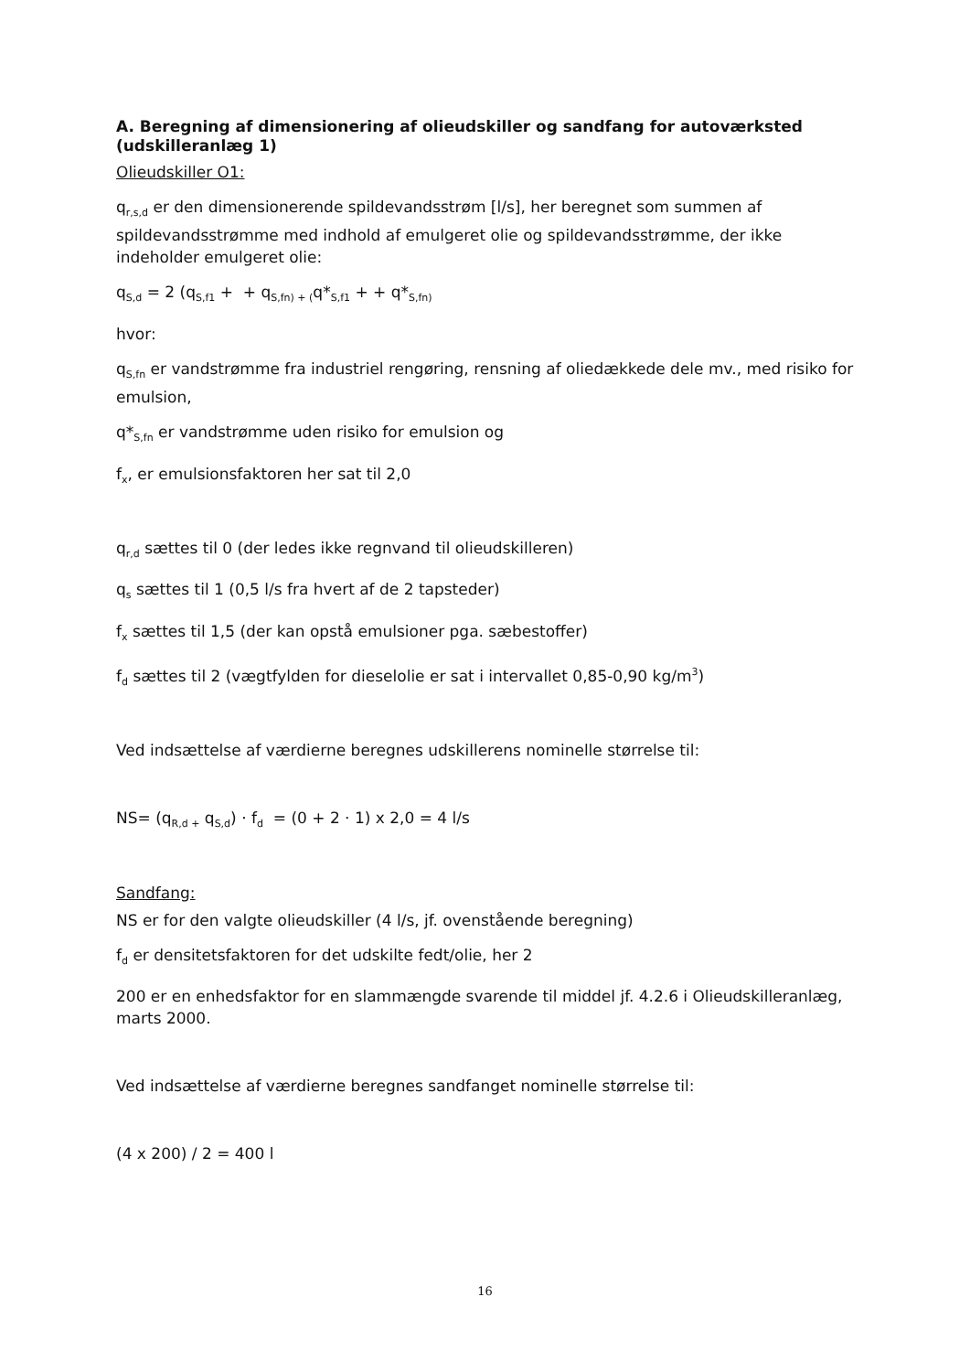A. Beregning af dimensionering af olieudskiller og sandfang for autoværksted (udskilleranlæg 1)
Olieudskiller O1:
q<sub>r,s,d</sub> er den dimensionerende spildevandsstrøm [l/s], her beregnet som summen af spildevandsstrømme med indhold af emulgeret olie og spildevandsstrømme, der ikke indeholder emulgeret olie:
q<sub>S,d</sub> = 2 (q<sub>S,f1</sub> + + q<sub>S,fn) + (</sub>q*<sub>S,f1</sub> + + q*<sub>S,fn)</sub>
hvor:
q<sub>S,fn</sub> er vandstrømme fra industriel rengøring, rensning af oliedækkede dele mv., med risiko for emulsion,
q*<sub>S,fn</sub> er vandstrømme uden risiko for emulsion og
f<sub>x</sub>, er emulsionsfaktoren her sat til 2,0
q<sub>r,d</sub> sættes til 0 (der ledes ikke regnvand til olieudskilleren)
q<sub>s</sub> sættes til 1 (0,5 l/s fra hvert af de 2 tapsteder)
f<sub>x</sub> sættes til 1,5 (der kan opstå emulsioner pga. sæbestoffer)
f<sub>d</sub> sættes til 2 (vægtfylden for dieselolie er sat i intervallet 0,85-0,90 kg/m<sup>3</sup>)
Ved indsættelse af værdierne beregnes udskillerens nominelle størrelse til:
NS= (q<sub>R,d +</sub> q<sub>S,d</sub>) · f<sub>d</sub> = (0 + 2 · 1) x 2,0 = 4 l/s
Sandfang:
NS er for den valgte olieudskiller (4 l/s, jf. ovenstående beregning)
f<sub>d</sub> er densitetsfaktoren for det udskilte fedt/olie, her 2
200 er en enhedsfaktor for en slammængde svarende til middel jf. 4.2.6 i Olieudskilleranlæg, marts 2000.
Ved indsættelse af værdierne beregnes sandfanget nominelle størrelse til:
(4 x 200) / 2 = 400 l
16